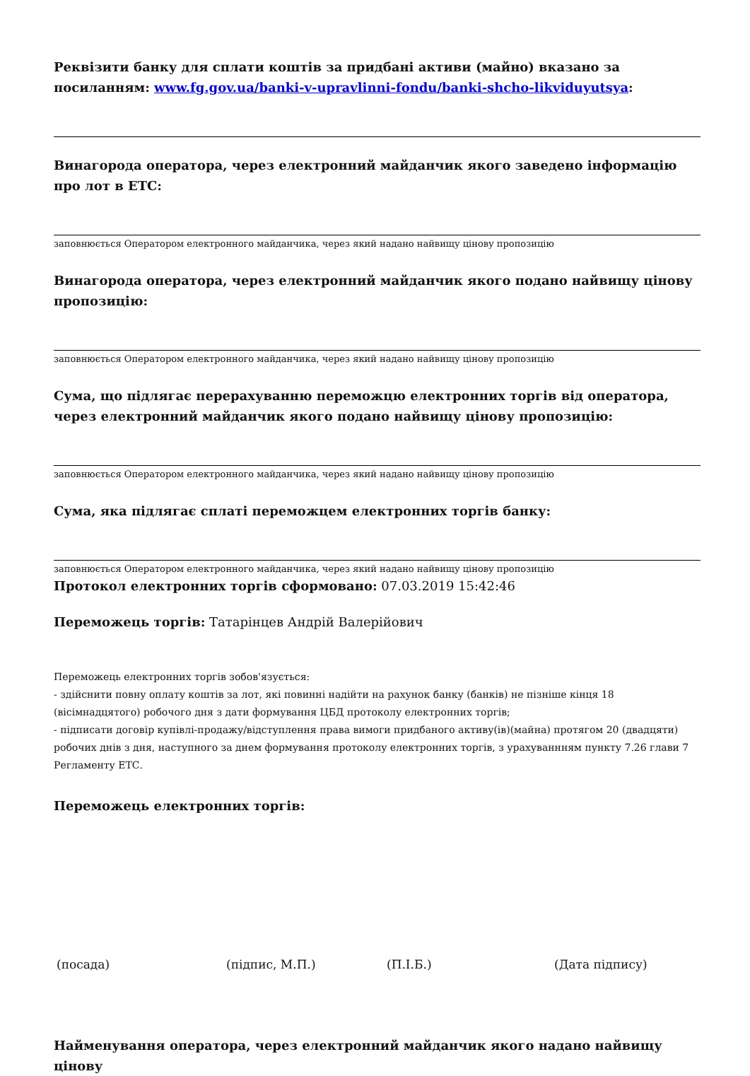Реквізити банку для сплати коштів за придбані активи (майно) вказано за посиланням: www.fg.gov.ua/banki-v-upravlinni-fondu/banki-shcho-likviduyutsya:
Винагорода оператора, через електронний майданчик якого заведено інформацію про лот в ЕТС:
заповнюється Оператором електронного майданчика, через який надано найвищу цінову пропозицію
Винагорода оператора, через електронний майданчик якого подано найвищу цінову пропозицію:
заповнюється Оператором електронного майданчика, через який надано найвищу цінову пропозицію
Сума, що підлягає перерахуванню переможцю електронних торгів від оператора, через електронний майданчик якого подано найвищу цінову пропозицію:
заповнюється Оператором електронного майданчика, через який надано найвищу цінову пропозицію
Сума, яка підлягає сплаті переможцем електронних торгів банку:
заповнюється Оператором електронного майданчика, через який надано найвищу цінову пропозицію
Протокол електронних торгів сформовано: 07.03.2019 15:42:46
Переможець торгів: Татарінцев Андрій Валерійович
Переможець електронних торгів зобов'язується:
- здійснити повну оплату коштів за лот, які повинні надійти на рахунок банку (банків) не пізніше кінця 18 (вісімнадцятого) робочого дня з дати формування ЦБД протоколу електронних торгів;
- підписати договір купівлі-продажу/відступлення права вимоги придбаного активу(ів)(майна) протягом 20 (двадцяти) робочих днів з дня, наступного за днем формування протоколу електронних торгів, з урахуваннням пункту 7.26 глави 7 Регламенту ЕТС.
Переможець електронних торгів:
(посада) (підпис, М.П.) (П.І.Б.) (Дата підпису)
Найменування оператора, через електронний майданчик якого надано найвищу цінову